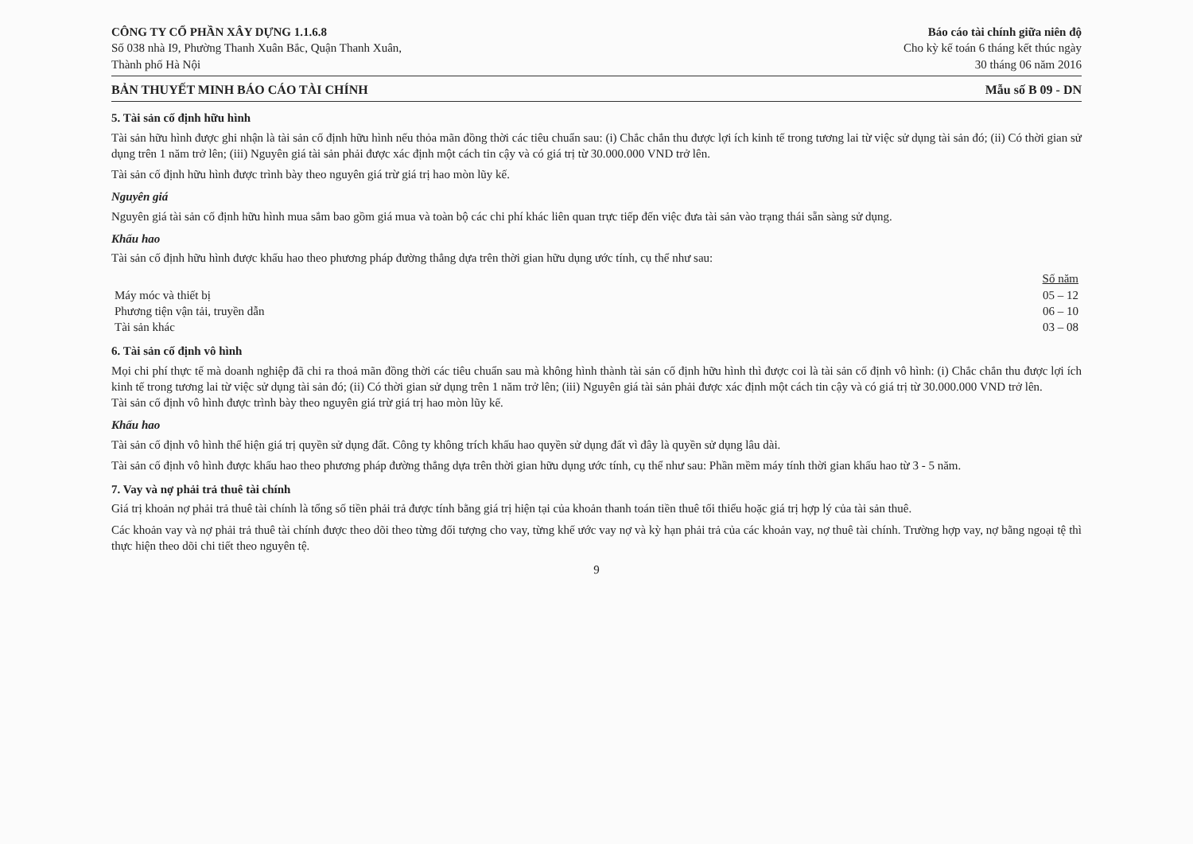CÔNG TY CỔ PHẦN XÂY DỰNG 1.1.6.8
Số 038 nhà I9, Phường Thanh Xuân Bắc, Quận Thanh Xuân,
Thành phố Hà Nội
Báo cáo tài chính giữa niên độ
Cho kỳ kế toán 6 tháng kết thúc ngày
30 tháng 06 năm 2016
BẢN THUYẾT MINH BÁO CÁO TÀI CHÍNH Mẫu số B 09 - DN
5. Tài sản cố định hữu hình
Tài sản hữu hình được ghi nhận là tài sản cố định hữu hình nếu thỏa mãn đồng thời các tiêu chuẩn sau: (i) Chắc chắn thu được lợi ích kinh tế trong tương lai từ việc sử dụng tài sản đó; (ii) Có thời gian sử dụng trên 1 năm trở lên; (iii) Nguyên giá tài sản phải được xác định một cách tin cậy và có giá trị từ 30.000.000 VND trở lên.
Tài sản cố định hữu hình được trình bày theo nguyên giá trừ giá trị hao mòn lũy kế.
Nguyên giá
Nguyên giá tài sản cố định hữu hình mua sắm bao gồm giá mua và toàn bộ các chi phí khác liên quan trực tiếp đến việc đưa tài sản vào trạng thái sẵn sàng sử dụng.
Khấu hao
Tài sản cố định hữu hình được khấu hao theo phương pháp đường thẳng dựa trên thời gian hữu dụng ước tính, cụ thể như sau:
| | Số năm |
| Máy móc và thiết bị | 05 – 12 |
| Phương tiện vận tải, truyền dẫn | 06 – 10 |
| Tài sản khác | 03 – 08 |
6. Tài sản cố định vô hình
Mọi chi phí thực tế mà doanh nghiệp đã chi ra thoả mãn đồng thời các tiêu chuẩn sau mà không hình thành tài sản cố định hữu hình thì được coi là tài sản cố định vô hình: (i) Chắc chắn thu được lợi ích kinh tế trong tương lai từ việc sử dụng tài sản đó; (ii) Có thời gian sử dụng trên 1 năm trở lên; (iii) Nguyên giá tài sản phải được xác định một cách tin cậy và có giá trị từ 30.000.000 VND trở lên.
Tài sản cố định vô hình được trình bày theo nguyên giá trừ giá trị hao mòn lũy kế.
Khấu hao
Tài sản cố định vô hình thể hiện giá trị quyền sử dụng đất. Công ty không trích khấu hao quyền sử dụng đất vì đây là quyền sử dụng lâu dài.
Tài sản cố định vô hình được khấu hao theo phương pháp đường thẳng dựa trên thời gian hữu dụng ước tính, cụ thể như sau: Phần mềm máy tính thời gian khấu hao từ 3 - 5 năm.
7. Vay và nợ phải trả thuê tài chính
Giá trị khoản nợ phải trả thuê tài chính là tổng số tiền phải trả được tính bằng giá trị hiện tại của khoản thanh toán tiền thuê tối thiểu hoặc giá trị hợp lý của tài sản thuê.
Các khoản vay và nợ phải trả thuê tài chính được theo dõi theo từng đối tượng cho vay, từng khế ước vay nợ và kỳ hạn phải trả của các khoản vay, nợ thuê tài chính. Trường hợp vay, nợ bằng ngoại tệ thì thực hiện theo dõi chi tiết theo nguyên tệ.
9